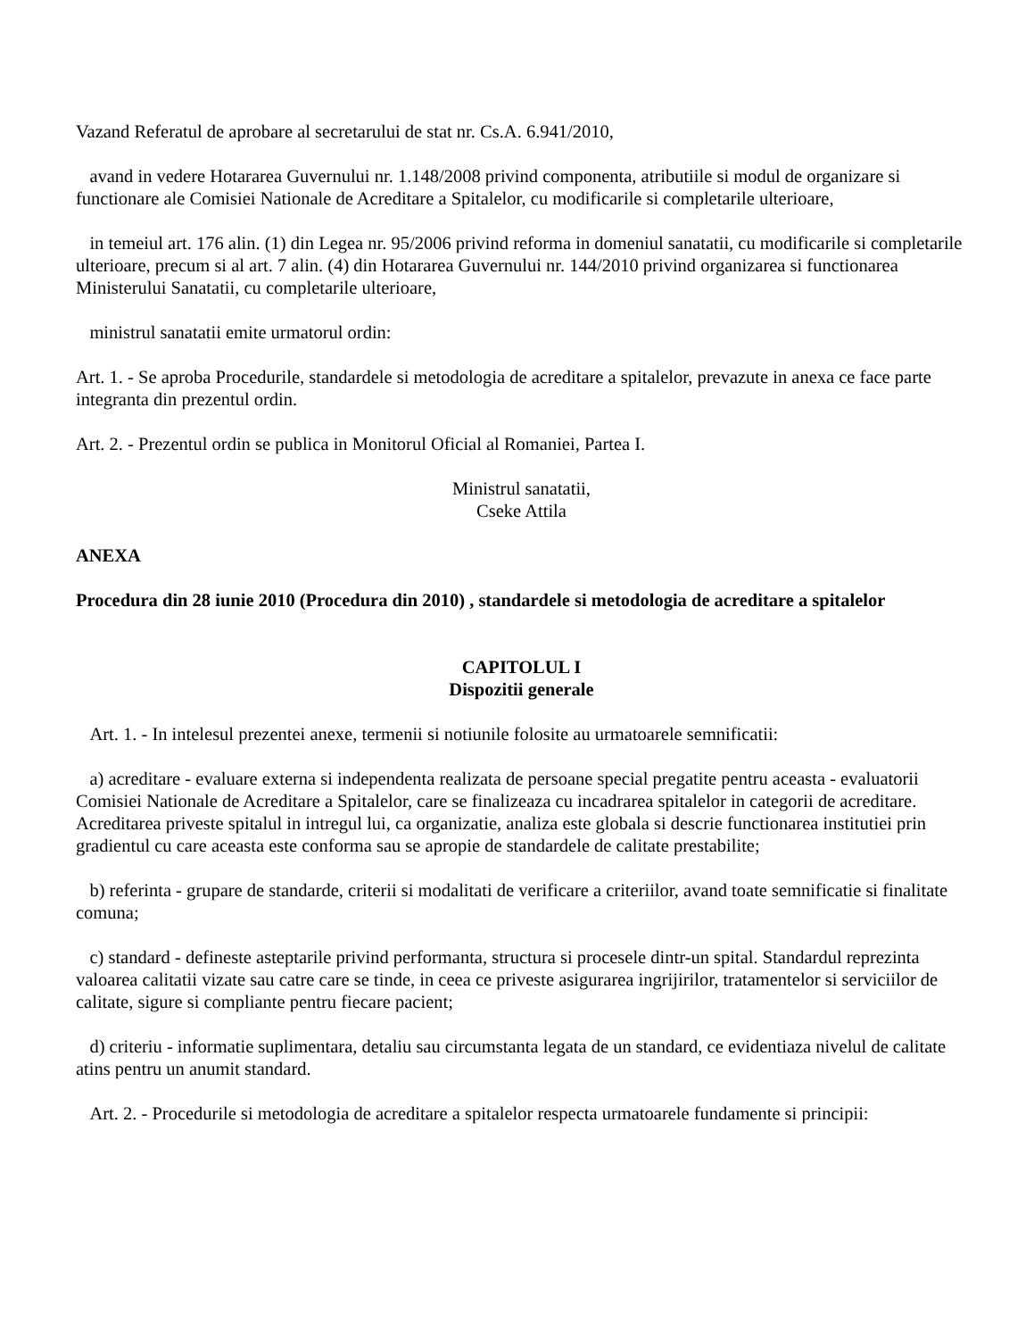Vazand Referatul de aprobare al secretarului de stat nr. Cs.A. 6.941/2010,
avand in vedere Hotararea Guvernului nr. 1.148/2008 privind componenta, atributiile si modul de organizare si functionare ale Comisiei Nationale de Acreditare a Spitalelor, cu modificarile si completarile ulterioare,
in temeiul art. 176 alin. (1) din Legea nr. 95/2006 privind reforma in domeniul sanatatii, cu modificarile si completarile ulterioare, precum si al art. 7 alin. (4) din Hotararea Guvernului nr. 144/2010 privind organizarea si functionarea Ministerului Sanatatii, cu completarile ulterioare,
ministrul sanatatii emite urmatorul ordin:
Art. 1. - Se aproba Procedurile, standardele si metodologia de acreditare a spitalelor, prevazute in anexa ce face parte integranta din prezentul ordin.
Art. 2. - Prezentul ordin se publica in Monitorul Oficial al Romaniei, Partea I.
Ministrul sanatatii,
Cseke Attila
ANEXA
Procedura din 28 iunie 2010 (Procedura din 2010) , standardele si metodologia de acreditare a spitalelor
CAPITOLUL I
Dispozitii generale
Art. 1. - In intelesul prezentei anexe, termenii si notiunile folosite au urmatoarele semnificatii:
a) acreditare - evaluare externa si independenta realizata de persoane special pregatite pentru aceasta - evaluatorii Comisiei Nationale de Acreditare a Spitalelor, care se finalizeaza cu incadrarea spitalelor in categorii de acreditare. Acreditarea priveste spitalul in intregul lui, ca organizatie, analiza este globala si descrie functionarea institutiei prin gradientul cu care aceasta este conforma sau se apropie de standardele de calitate prestabilite;
b) referinta - grupare de standarde, criterii si modalitati de verificare a criteriilor, avand toate semnificatie si finalitate comuna;
c) standard - defineste asteptarile privind performanta, structura si procesele dintr-un spital. Standardul reprezinta valoarea calitatii vizate sau catre care se tinde, in ceea ce priveste asigurarea ingrijirilor, tratamentelor si serviciilor de calitate, sigure si compliante pentru fiecare pacient;
d) criteriu - informatie suplimentara, detaliu sau circumstanta legata de un standard, ce evidentiaza nivelul de calitate atins pentru un anumit standard.
Art. 2. - Procedurile si metodologia de acreditare a spitalelor respecta urmatoarele fundamente si principii: